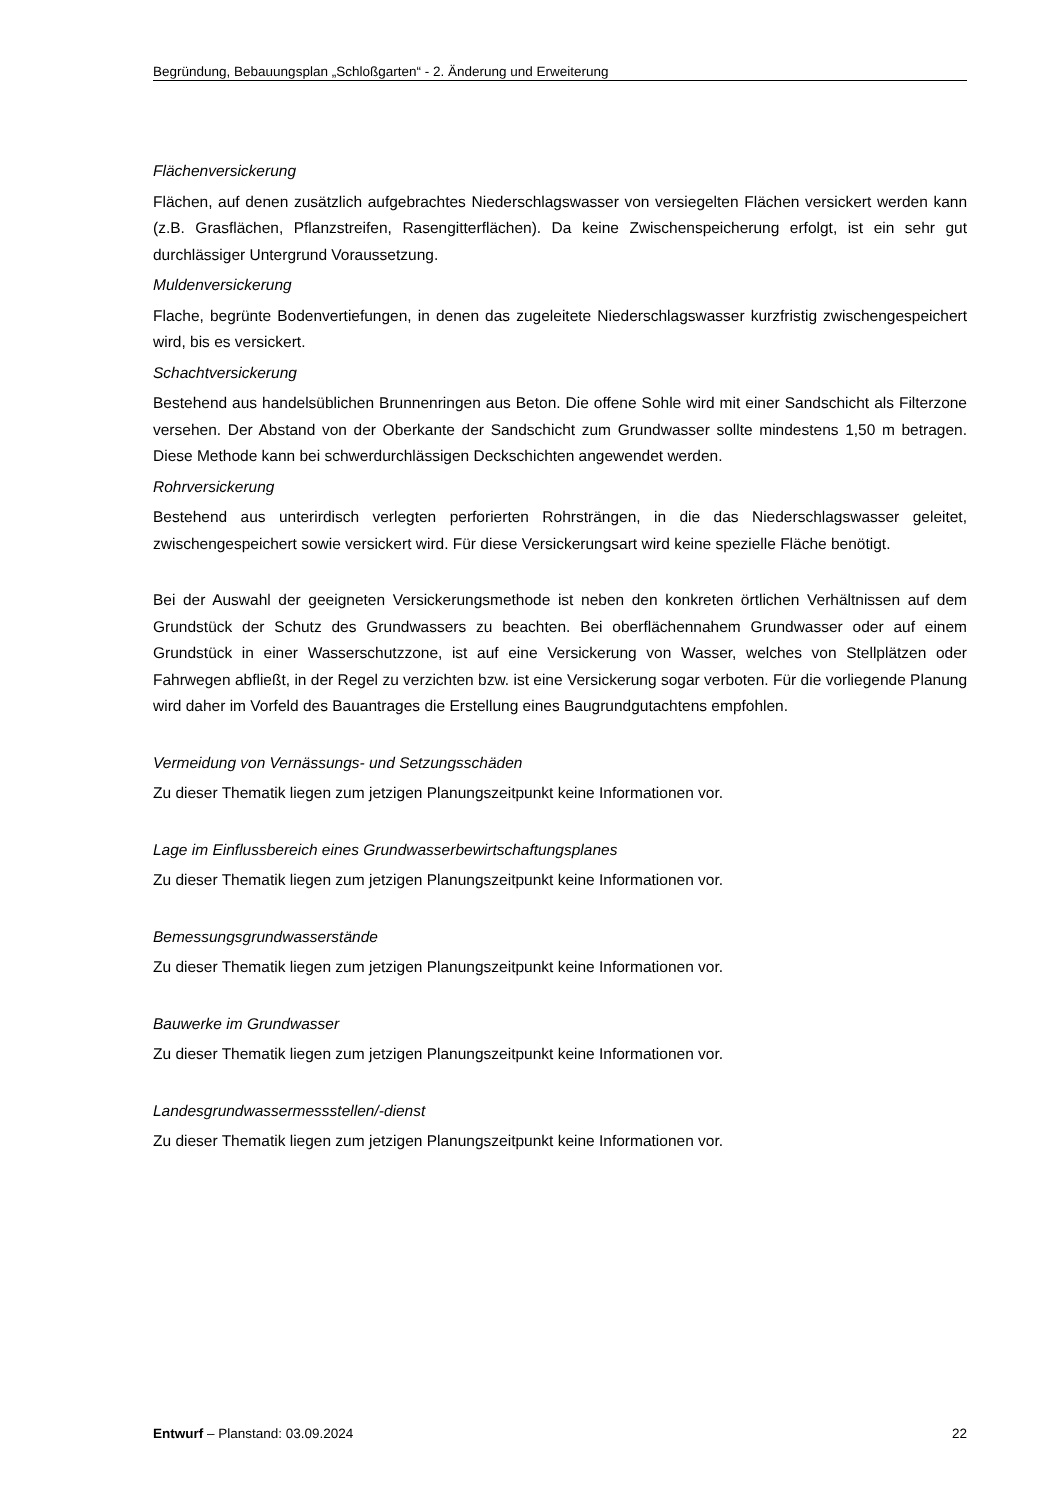Begründung, Bebauungsplan „Schloßgarten“ - 2. Änderung und Erweiterung
Flächenversickerung
Flächen, auf denen zusätzlich aufgebrachtes Niederschlagswasser von versiegelten Flächen versickert werden kann (z.B. Grasflächen, Pflanzstreifen, Rasengitterflächen). Da keine Zwischenspeicherung erfolgt, ist ein sehr gut durchlässiger Untergrund Voraussetzung.
Muldenversickerung
Flache, begrünte Bodenvertiefungen, in denen das zugeleitete Niederschlagswasser kurzfristig zwischengespeichert wird, bis es versickert.
Schachtversickerung
Bestehend aus handelsüblichen Brunnenringen aus Beton. Die offene Sohle wird mit einer Sandschicht als Filterzone versehen. Der Abstand von der Oberkante der Sandschicht zum Grundwasser sollte mindestens 1,50 m betragen. Diese Methode kann bei schwerdurchlässigen Deckschichten angewendet werden.
Rohrversickerung
Bestehend aus unterirdisch verlegten perforierten Rohrsträngen, in die das Niederschlagswasser geleitet, zwischengespeichert sowie versickert wird. Für diese Versickerungsart wird keine spezielle Fläche benötigt.
Bei der Auswahl der geeigneten Versickerungsmethode ist neben den konkreten örtlichen Verhältnissen auf dem Grundstück der Schutz des Grundwassers zu beachten. Bei oberflächennahem Grundwasser oder auf einem Grundstück in einer Wasserschutzzone, ist auf eine Versickerung von Wasser, welches von Stellplätzen oder Fahrwegen abfließt, in der Regel zu verzichten bzw. ist eine Versickerung sogar verboten. Für die vorliegende Planung wird daher im Vorfeld des Bauantrages die Erstellung eines Baugrundgutachtens empfohlen.
Vermeidung von Vernässungs- und Setzungsschäden
Zu dieser Thematik liegen zum jetzigen Planungszeitpunkt keine Informationen vor.
Lage im Einflussbereich eines Grundwasserbewirtschaftungsplanes
Zu dieser Thematik liegen zum jetzigen Planungszeitpunkt keine Informationen vor.
Bemessungsgrundwasserstände
Zu dieser Thematik liegen zum jetzigen Planungszeitpunkt keine Informationen vor.
Bauwerke im Grundwasser
Zu dieser Thematik liegen zum jetzigen Planungszeitpunkt keine Informationen vor.
Landesgrundwassermessstellen/-dienst
Zu dieser Thematik liegen zum jetzigen Planungszeitpunkt keine Informationen vor.
Entwurf – Planstand: 03.09.2024 22